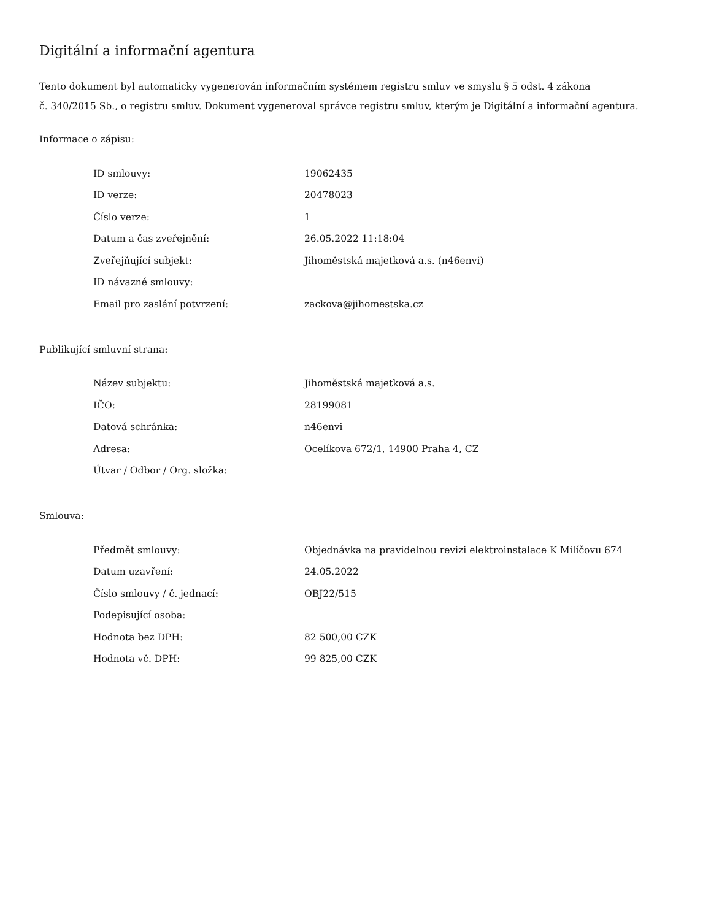Digitální a informační agentura
Tento dokument byl automaticky vygenerován informačním systémem registru smluv ve smyslu § 5 odst. 4 zákona
č. 340/2015 Sb., o registru smluv. Dokument vygeneroval správce registru smluv, kterým je Digitální a informační agentura.
Informace o zápisu:
| ID smlouvy: | 19062435 |
| ID verze: | 20478023 |
| Číslo verze: | 1 |
| Datum a čas zveřejnění: | 26.05.2022 11:18:04 |
| Zveřejňující subjekt: | Jihoměstská majetková a.s. (n46envi) |
| ID návazné smlouvy: | |
| Email pro zaslání potvrzení: | zackova@jihomestska.cz |
Publikující smluvní strana:
| Název subjektu: | Jihoměstská majetková a.s. |
| IČO: | 28199081 |
| Datová schránka: | n46envi |
| Adresa: | Ocelíkova 672/1, 14900 Praha 4, CZ |
| Útvar / Odbor / Org. složka: | |
Smlouva:
| Předmět smlouvy: | Objednávka na pravidelnou revizi elektroinstalace K Milíčovu 674 |
| Datum uzavření: | 24.05.2022 |
| Číslo smlouvy / č. jednací: | OBJ22/515 |
| Podepisující osoba: | |
| Hodnota bez DPH: | 82 500,00 CZK |
| Hodnota vč. DPH: | 99 825,00 CZK |